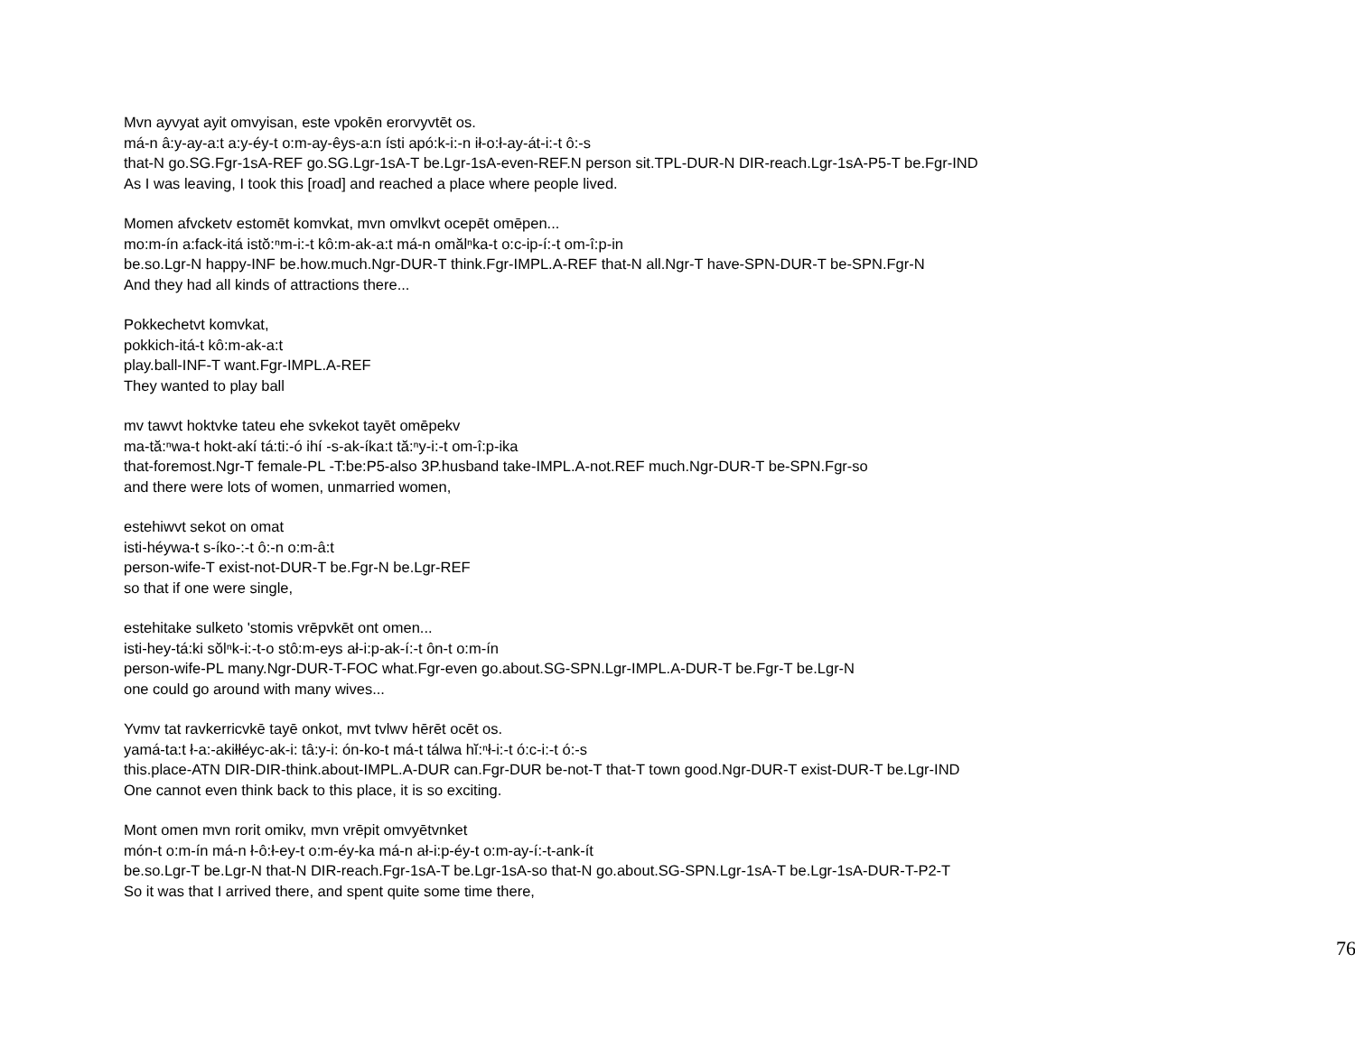Mvn ayvyat ayit omvyisan, este vpokēn erorvyvtēt os.
má-n â:y-ay-a:t a:y-éy-t o:m-ay-êys-a:n ísti apó:k-i:-n ił-o:ł-ay-át-i:-t ô:-s
that-N go.SG.Fgr-1sA-REF go.SG.Lgr-1sA-T be.Lgr-1sA-even-REF.N person sit.TPL-DUR-N DIR-reach.Lgr-1sA-P5-T be.Fgr-IND
As I was leaving, I took this [road] and reached a place where people lived.
Momen afvcketv estomēt komvkat, mvn omvlkvt ocepēt omēpen...
mo:m-ín a:fack-itá istŏ:ⁿm-i:-t kô:m-ak-a:t má-n omălⁿka-t o:c-ip-í:-t om-î:p-in
be.so.Lgr-N happy-INF be.how.much.Ngr-DUR-T think.Fgr-IMPL.A-REF that-N all.Ngr-T have-SPN-DUR-T be-SPN.Fgr-N
And they had all kinds of attractions there...
Pokkechetvt komvkat,
pokkich-itá-t kô:m-ak-a:t
play.ball-INF-T want.Fgr-IMPL.A-REF
They wanted to play ball
mv tawvt hoktvke tateu ehe svkekot tayēt omēpekv
ma-tă:ⁿwa-t hokt-akí tá:ti:-ó ihí -s-ak-íka:t tă:ⁿy-i:-t om-î:p-ika
that-foremost.Ngr-T female-PL -T:be:P5-also 3P.husband take-IMPL.A-not.REF much.Ngr-DUR-T be-SPN.Fgr-so
and there were lots of women, unmarried women,
estehiwvt sekot on omat
isti-héywa-t s-íko-:-t ô:-n o:m-â:t
person-wife-T exist-not-DUR-T be.Fgr-N be.Lgr-REF
so that if one were single,
estehitake sulketo 'stomis vrēpvkēt ont omen...
isti-hey-tá:ki sŏlⁿk-i:-t-o stô:m-eys ał-i:p-ak-í:-t ôn-t o:m-ín
person-wife-PL many.Ngr-DUR-T-FOC what.Fgr-even go.about.SG-SPN.Lgr-IMPL.A-DUR-T be.Fgr-T be.Lgr-N
one could go around with many wives...
Yvmv tat ravkerricvkē tayē onkot, mvt tvlwv hērēt ocēt os.
yamá-ta:t ł-a:-akiłłéyc-ak-i: tâ:y-i: ón-ko-t má-t tálwa hĭ:ⁿł-i:-t ó:c-i:-t ó:-s
this.place-ATN DIR-DIR-think.about-IMPL.A-DUR can.Fgr-DUR be-not-T that-T town good.Ngr-DUR-T exist-DUR-T be.Lgr-IND
One cannot even think back to this place, it is so exciting.
Mont omen mvn rorit omikv, mvn vrēpit omvyētvnket
món-t o:m-ín má-n ł-ô:ł-ey-t o:m-éy-ka má-n ał-i:p-éy-t o:m-ay-í:-t-ank-ít
be.so.Lgr-T be.Lgr-N that-N DIR-reach.Fgr-1sA-T be.Lgr-1sA-so that-N go.about.SG-SPN.Lgr-1sA-T be.Lgr-1sA-DUR-T-P2-T
So it was that I arrived there, and spent quite some time there,
76